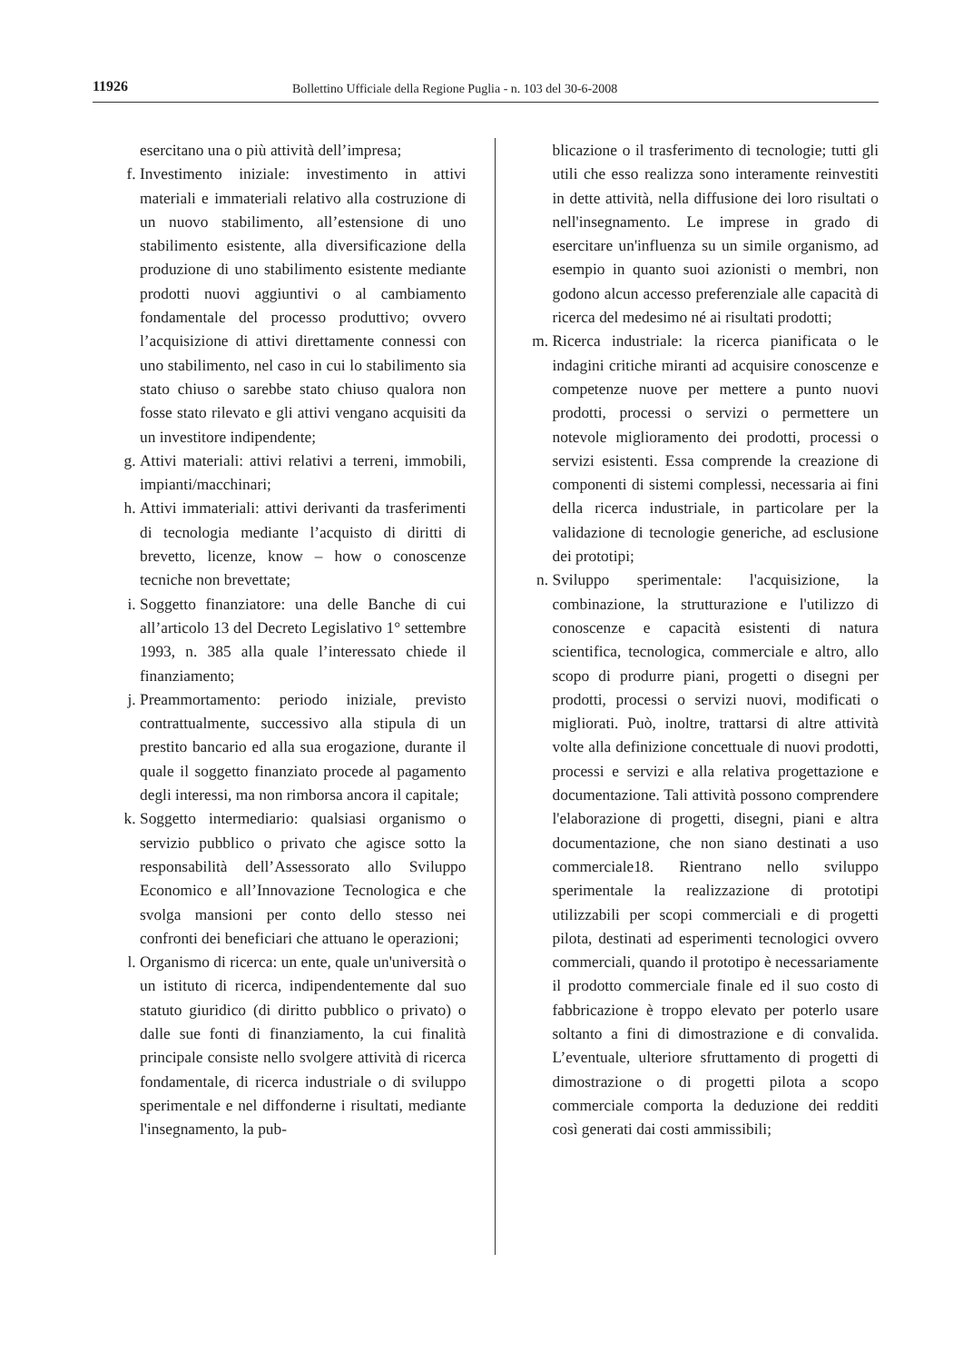11926 Bollettino Ufficiale della Regione Puglia - n. 103 del 30-6-2008
esercitano una o più attività dell’impresa;
f. Investimento iniziale: investimento in attivi materiali e immateriali relativo alla costruzione di un nuovo stabilimento, all’estensione di uno stabilimento esistente, alla diversificazione della produzione di uno stabilimento esistente mediante prodotti nuovi aggiuntivi o al cambiamento fondamentale del processo produttivo; ovvero l’acquisizione di attivi direttamente connessi con uno stabilimento, nel caso in cui lo stabilimento sia stato chiuso o sarebbe stato chiuso qualora non fosse stato rilevato e gli attivi vengano acquisiti da un investitore indipendente;
g. Attivi materiali: attivi relativi a terreni, immobili, impianti/macchinari;
h. Attivi immateriali: attivi derivanti da trasferimenti di tecnologia mediante l’acquisto di diritti di brevetto, licenze, know – how o conoscenze tecniche non brevettate;
i. Soggetto finanziatore: una delle Banche di cui all’articolo 13 del Decreto Legislativo 1° settembre 1993, n. 385 alla quale l’interessato chiede il finanziamento;
j. Preammortamento: periodo iniziale, previsto contrattualmente, successivo alla stipula di un prestito bancario ed alla sua erogazione, durante il quale il soggetto finanziato procede al pagamento degli interessi, ma non rimborsa ancora il capitale;
k. Soggetto intermediario: qualsiasi organismo o servizio pubblico o privato che agisce sotto la responsabilità dell’Assessorato allo Sviluppo Economico e all’Innovazione Tecnologica e che svolga mansioni per conto dello stesso nei confronti dei beneficiari che attuano le operazioni;
l. Organismo di ricerca: un ente, quale un'università o un istituto di ricerca, indipendentemente dal suo statuto giuridico (di diritto pubblico o privato) o dalle sue fonti di finanziamento, la cui finalità principale consiste nello svolgere attività di ricerca fondamentale, di ricerca industriale o di sviluppo sperimentale e nel diffonderne i risultati, mediante l'insegnamento, la pub-
blicazione o il trasferimento di tecnologie; tutti gli utili che esso realizza sono interamente reinvestiti in dette attività, nella diffusione dei loro risultati o nell'insegnamento. Le imprese in grado di esercitare un'influenza su un simile organismo, ad esempio in quanto suoi azionisti o membri, non godono alcun accesso preferenziale alle capacità di ricerca del medesimo né ai risultati prodotti;
m. Ricerca industriale: la ricerca pianificata o le indagini critiche miranti ad acquisire conoscenze e competenze nuove per mettere a punto nuovi prodotti, processi o servizi o permettere un notevole miglioramento dei prodotti, processi o servizi esistenti. Essa comprende la creazione di componenti di sistemi complessi, necessaria ai fini della ricerca industriale, in particolare per la validazione di tecnologie generiche, ad esclusione dei prototipi;
n. Sviluppo sperimentale: l'acquisizione, la combinazione, la strutturazione e l'utilizzo di conoscenze e capacità esistenti di natura scientifica, tecnologica, commerciale e altro, allo scopo di produrre piani, progetti o disegni per prodotti, processi o servizi nuovi, modificati o migliorati. Può, inoltre, trattarsi di altre attività volte alla definizione concettuale di nuovi prodotti, processi e servizi e alla relativa progettazione e documentazione. Tali attività possono comprendere l'elaborazione di progetti, disegni, piani e altra documentazione, che non siano destinati a uso commerciale18. Rientrano nello sviluppo sperimentale la realizzazione di prototipi utilizzabili per scopi commerciali e di progetti pilota, destinati ad esperimenti tecnologici ovvero commerciali, quando il prototipo è necessariamente il prodotto commerciale finale ed il suo costo di fabbricazione è troppo elevato per poterlo usare soltanto a fini di dimostrazione e di convalida. L’eventuale, ulteriore sfruttamento di progetti di dimostrazione o di progetti pilota a scopo commerciale comporta la deduzione dei redditi così generati dai costi ammissibili;